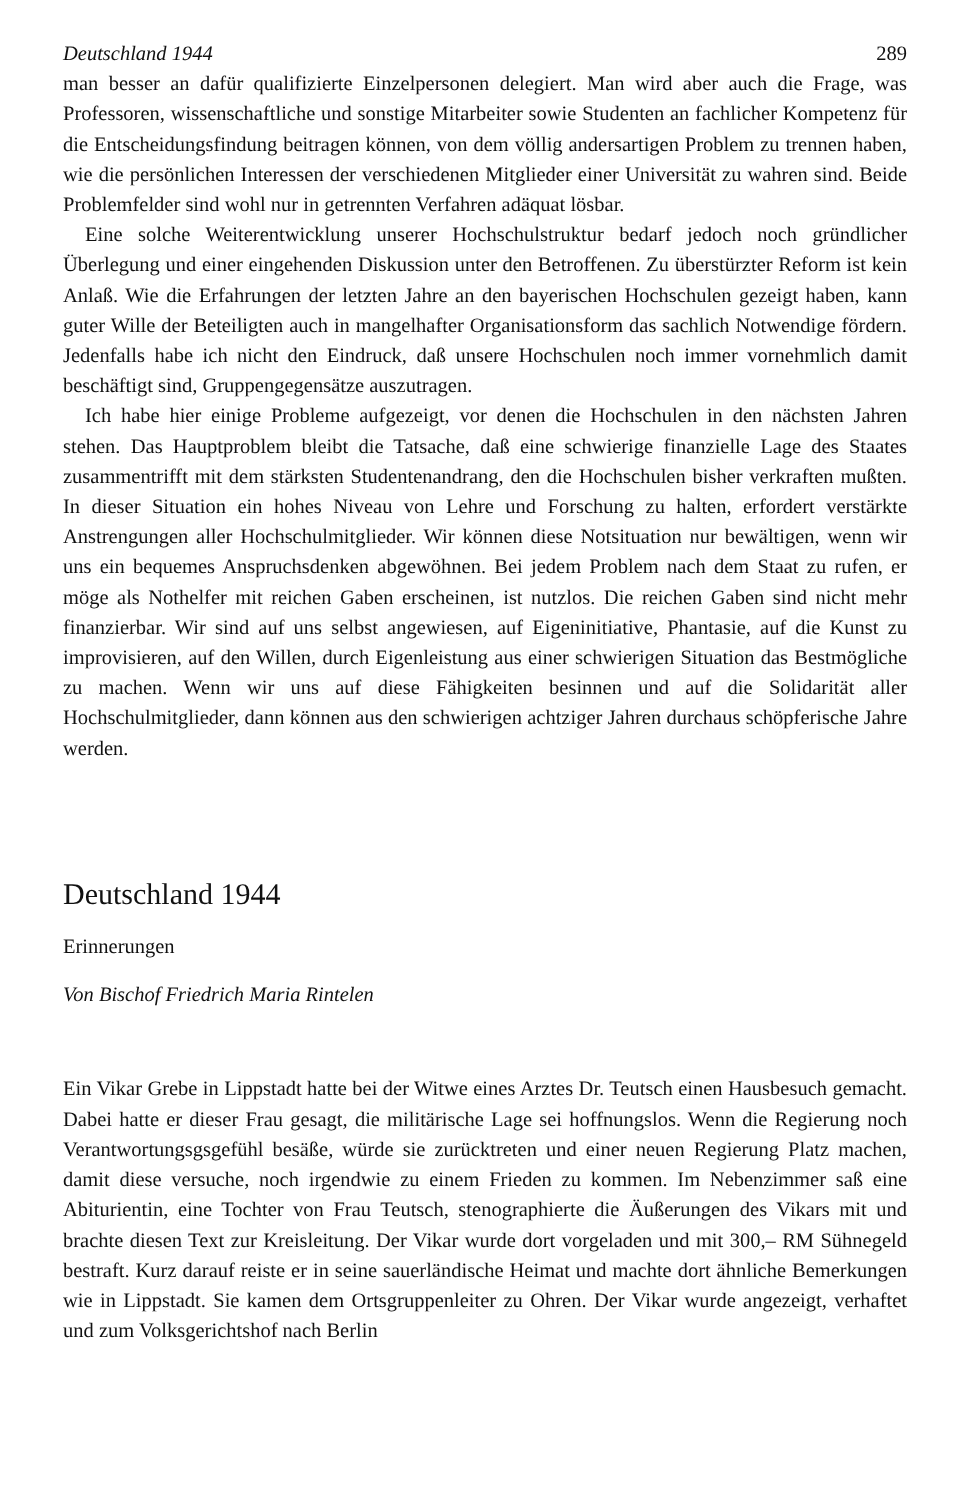Deutschland 1944 289
man besser an dafür qualifizierte Einzelpersonen delegiert. Man wird aber auch die Frage, was Professoren, wissenschaftliche und sonstige Mitarbeiter sowie Studenten an fachlicher Kompetenz für die Entscheidungsfindung beitragen können, von dem völlig andersartigen Problem zu trennen haben, wie die persönlichen Interessen der verschiedenen Mitglieder einer Universität zu wahren sind. Beide Problemfelder sind wohl nur in getrennten Verfahren adäquat lösbar.
Eine solche Weiterentwicklung unserer Hochschulstruktur bedarf jedoch noch gründlicher Überlegung und einer eingehenden Diskussion unter den Betroffenen. Zu überstürzter Reform ist kein Anlaß. Wie die Erfahrungen der letzten Jahre an den bayerischen Hochschulen gezeigt haben, kann guter Wille der Beteiligten auch in mangelhafter Organisationsform das sachlich Notwendige fördern. Jedenfalls habe ich nicht den Eindruck, daß unsere Hochschulen noch immer vornehmlich damit beschäftigt sind, Gruppengegensätze auszutragen.
Ich habe hier einige Probleme aufgezeigt, vor denen die Hochschulen in den nächsten Jahren stehen. Das Hauptproblem bleibt die Tatsache, daß eine schwierige finanzielle Lage des Staates zusammentrifft mit dem stärksten Studentenandrang, den die Hochschulen bisher verkraften mußten. In dieser Situation ein hohes Niveau von Lehre und Forschung zu halten, erfordert verstärkte Anstrengungen aller Hochschulmitglieder. Wir können diese Notsituation nur bewältigen, wenn wir uns ein bequemes Anspruchsdenken abgewöhnen. Bei jedem Problem nach dem Staat zu rufen, er möge als Nothelfer mit reichen Gaben erscheinen, ist nutzlos. Die reichen Gaben sind nicht mehr finanzierbar. Wir sind auf uns selbst angewiesen, auf Eigeninitiative, Phantasie, auf die Kunst zu improvisieren, auf den Willen, durch Eigenleistung aus einer schwierigen Situation das Bestmögliche zu machen. Wenn wir uns auf diese Fähigkeiten besinnen und auf die Solidarität aller Hochschulmitglieder, dann können aus den schwierigen achtziger Jahren durchaus schöpferische Jahre werden.
Deutschland 1944
Erinnerungen
Von Bischof Friedrich Maria Rintelen
Ein Vikar Grebe in Lippstadt hatte bei der Witwe eines Arztes Dr. Teutsch einen Hausbesuch gemacht. Dabei hatte er dieser Frau gesagt, die militärische Lage sei hoffnungslos. Wenn die Regierung noch Verantwortungsgsgefühl besäße, würde sie zurücktreten und einer neuen Regierung Platz machen, damit diese versuche, noch irgendwie zu einem Frieden zu kommen. Im Nebenzimmer saß eine Abiturientin, eine Tochter von Frau Teutsch, stenographierte die Äußerungen des Vikars mit und brachte diesen Text zur Kreisleitung. Der Vikar wurde dort vorgeladen und mit 300,– RM Sühnegeld bestraft. Kurz darauf reiste er in seine sauerländische Heimat und machte dort ähnliche Bemerkungen wie in Lippstadt. Sie kamen dem Ortsgruppenleiter zu Ohren. Der Vikar wurde angezeigt, verhaftet und zum Volksgerichtshof nach Berlin